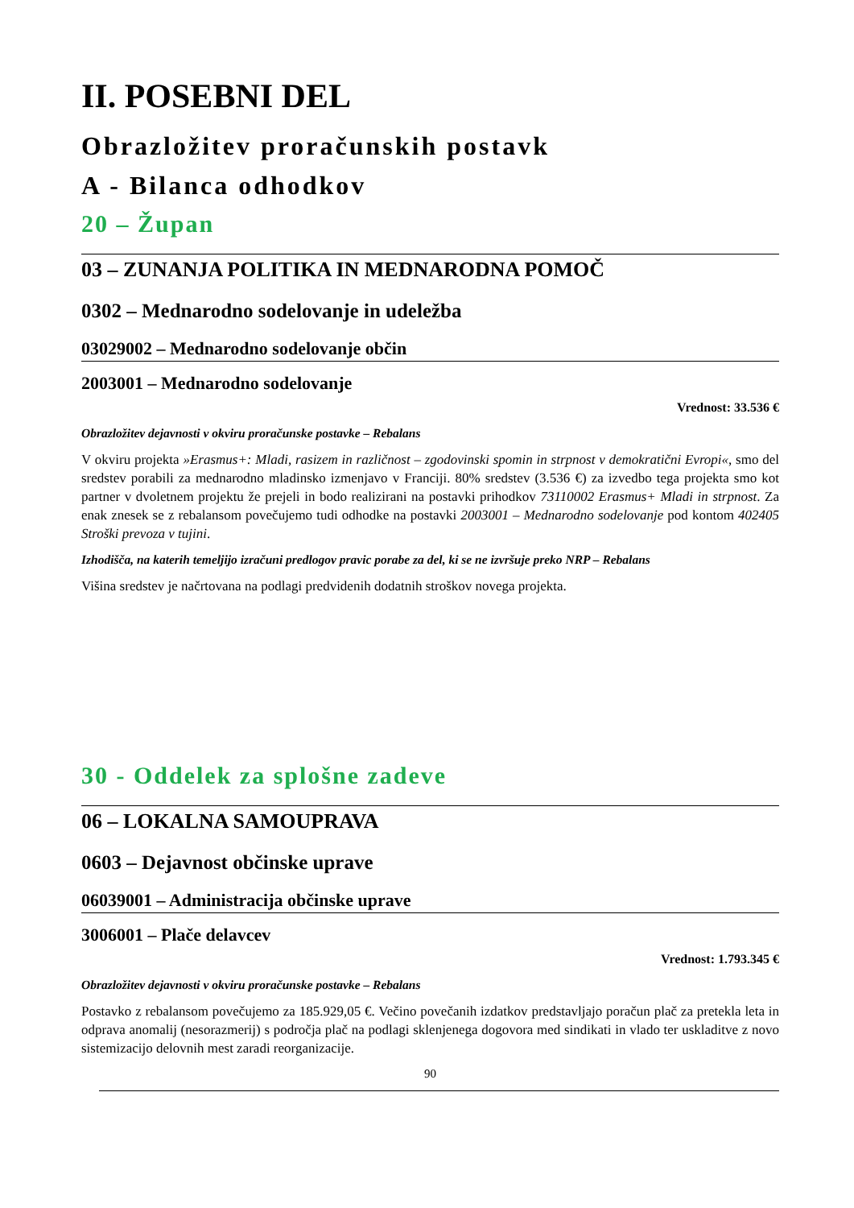II. POSEBNI DEL
Obrazložitev proračunskih postavk
A - Bilanca odhodkov
20 – Župan
03 – ZUNANJA POLITIKA IN MEDNARODNA POMOČ
0302 – Mednarodno sodelovanje in udeležba
03029002 – Mednarodno sodelovanje občin
2003001 – Mednarodno sodelovanje
Vrednost: 33.536 €
Obrazložitev dejavnosti v okviru proračunske postavke – Rebalans
V okviru projekta »Erasmus+: Mladi, rasizem in različnost – zgodovinski spomin in strpnost v demokratični Evropi«, smo del sredstev porabili za mednarodno mladinsko izmenjavo v Franciji. 80% sredstev (3.536 €) za izvedbo tega projekta smo kot partner v dvoletnem projektu že prejeli in bodo realizirani na postavki prihodkov 73110002 Erasmus+ Mladi in strpnost. Za enak znesek se z rebalansom povečujemo tudi odhodke na postavki 2003001 – Mednarodno sodelovanje pod kontom 402405 Stroški prevoza v tujini.
Izhodišča, na katerih temeljijo izračuni predlogov pravic porabe za del, ki se ne izvršuje preko NRP – Rebalans
Višina sredstev je načrtovana na podlagi predvidenih dodatnih stroškov novega projekta.
30 - Oddelek za splošne zadeve
06 – LOKALNA SAMOUPRAVA
0603 – Dejavnost občinske uprave
06039001 – Administracija občinske uprave
3006001 – Plače delavcev
Vrednost: 1.793.345 €
Obrazložitev dejavnosti v okviru proračunske postavke – Rebalans
Postavko z rebalansom povečujemo za 185.929,05 €. Večino povečanih izdatkov predstavljajo poračun plač za pretekla leta in odprava anomalij (nesorazmerij) s področja plač na podlagi sklenjenega dogovora med sindikati in vlado ter uskladitve z novo sistemizacijo delovnih mest zaradi reorganizacije.
90